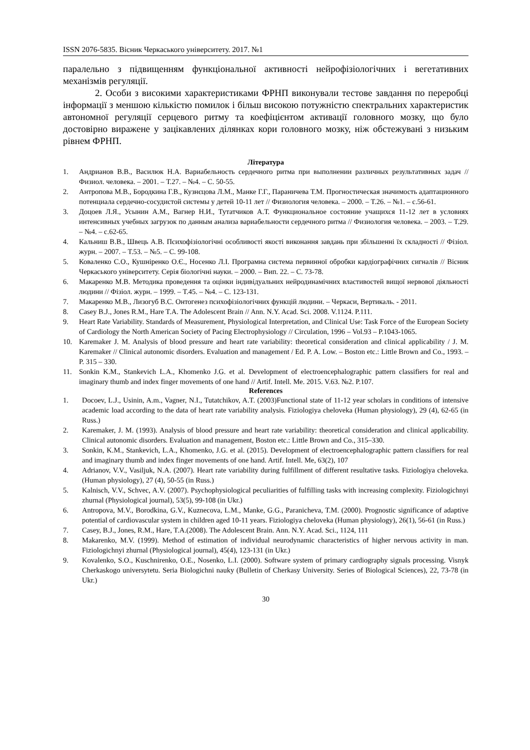ISSN 2076-5835. Вісник Черкаського університету. 2017. №1
паралельно з підвищенням функціональної активності нейрофізіологічних і вегетативних механізмів регуляції.
2. Особи з високими характеристиками ФРНП виконували тестове завдання по переробці інформації з меншою кількістю помилок і більш високою потужністю спектральних характеристик автономної регуляції серцевого ритму та коефіцієнтом активації головного мозку, що було достовірно виражене у зацікавлених ділянках кори головного мозку, ніж обстежувані з низьким рівнем ФРНП.
Література
1. Андрианов В.В., Василюк Н.А. Вариабельность сердечного ритма при выполнении различных результативных задач // Физиол. человека. – 2001. – Т.27. – №4. – С. 50-55.
2. Антропова М.В., Бородкина Г.В., Кузнєцова Л.М., Манке Г.Г., Параничева Т.М. Прогностическая значимость адаптационного потенциала сердечно-сосудистой системы у детей 10-11 лет // Физиология человека. – 2000. – Т.26. – №1. – с.56-61.
3. Доцоев Л.Я., Усынин А.М., Вагнер Н.И., Тутатчиков А.Т. Функциональное состояние учащихся 11-12 лет в условиях интенсивных учебных загрузок по данным анализа вариабельности сердечного ритма // Физиология человека. – 2003. – Т.29. – №4. – с.62-65.
4. Кальниш В.В., Швець А.В. Психофізіологічні особливості якості виконання завдань при збільшенні їх складності // Фізіол. журн. – 2007. – Т.53. – №5. – С. 99-108.
5. Коваленко С.О., Кушніренко О.Є., Носенко Л.І. Програмна система первинної обробки кардіографічних сигналів // Вісник Черкаського університету. Серія біологічні науки. – 2000. – Вип. 22. – С. 73-78.
6. Макаренко М.В. Методика проведення та оцінки індивідуальних нейродинамічних властивостей вищої нервової діяльності людини // Фізіол. журн. – 1999. – Т.45. – №4. – С. 123-131.
7. Макаренко М.В., Лизогуб В.С. Онтогенез психофізіологічних функцій людини. – Черкаси, Вертикаль. - 2011.
8. Casey B.J., Jones R.M., Hare T.A. The Adolescent Brain // Ann. N.Y. Acad. Sci. 2008. V.1124. P.111.
9. Heart Rate Variability. Standards of Measurement, Physiological Interpretation, and Clinical Use: Task Force of the European Society of Cardiology the North American Society of Pacing Electrophysiology // Circulation, 1996 – Vol.93 – P.1043-1065.
10. Karemaker J. M. Analysis of blood pressure and heart rate variability: theoretical consideration and clinical applicability / J. M. Karemaker // Clinical autonomic disorders. Evaluation and management / Ed. P. A. Low. – Boston etc.: Little Brown and Co., 1993. – P. 315 – 330.
11. Sonkin K.M., Stankevich L.A., Khomenko J.G. et al. Development of electroencephalographic pattern classifiers for real and imaginary thumb and index finger movements of one hand // Artif. Intell. Me. 2015. V.63. №2. P.107.
References
1. Docoev, L.J., Usinin, A.m., Vagner, N.I., Tutatchikov, A.T. (2003)Functional state of 11-12 year scholars in conditions of intensive academic load according to the data of heart rate variability analysis. Fiziologiya cheloveka (Human physiology), 29 (4), 62-65 (in Russ.)
2. Karemaker, J. M. (1993). Analysis of blood pressure and heart rate variability: theoretical consideration and clinical applicability. Clinical autonomic disorders. Evaluation and management, Boston etc.: Little Brown and Co., 315–330.
3. Sonkin, K.M., Stankevich, L.A., Khomenko, J.G. et al. (2015). Development of electroencephalographic pattern classifiers for real and imaginary thumb and index finger movements of one hand. Artif. Intell. Me, 63(2), 107
4. Adrianov, V.V., Vasiljuk, N.A. (2007). Heart rate variability during fulfillment of different resultative tasks. Fiziologiya cheloveka. (Human physiology), 27 (4), 50-55 (in Russ.)
5. Kalnisch, V.V., Schvec, A.V. (2007). Psychophysiological peculiarities of fulfilling tasks with increasing complexity. Fiziologichnyi zhurnal (Physiological journal), 53(5), 99-108 (in Ukr.)
6. Antropova, M.V., Borodkina, G.V., Kuznecova, L.M., Manke, G.G., Paranicheva, T.M. (2000). Prognostic significance of adaptive potential of cardiovascular system in children aged 10-11 years. Fiziologiya cheloveka (Human physiology), 26(1), 56-61 (in Russ.)
7. Casey, B.J., Jones, R.M., Hare, T.A.(2008). The Adolescent Brain. Ann. N.Y. Acad. Sci., 1124, 111
8. Makarenko, M.V. (1999). Method of estimation of individual neurodynamic characteristics of higher nervous activity in man. Fiziologichnyi zhurnal (Physiological journal), 45(4), 123-131 (in Ukr.)
9. Kovalenko, S.O., Kuschnirenko, O.E., Nosenko, L.I. (2000). Software system of primary cardiography signals processing. Visnyk Cherkaskogo universytetu. Seria Biologichni nauky (Bulletin of Cherkasy University. Series of Biological Sciences), 22, 73-78 (in Ukr.)
30